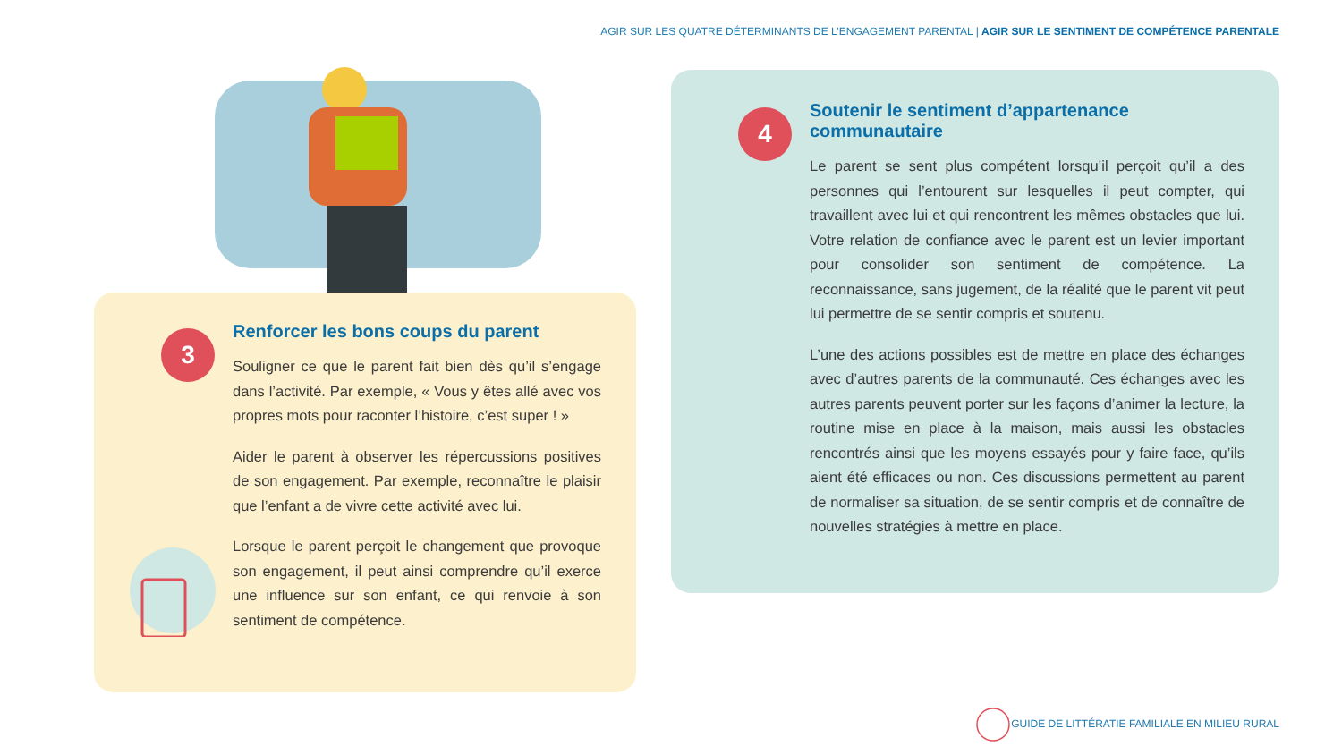AGIR SUR LES QUATRE DÉTERMINANTS DE L’ENGAGEMENT PARENTAL | AGIR SUR LE SENTIMENT DE COMPÉTENCE PARENTALE
3
Renforcer les bons coups du parent
Souligner ce que le parent fait bien dès qu’il s’engage dans l’activité. Par exemple, « Vous y êtes allé avec vos propres mots pour raconter l’histoire, c’est super ! »
Aider le parent à observer les répercussions positives de son engagement. Par exemple, reconnaître le plaisir que l’enfant a de vivre cette activité avec lui.
Lorsque le parent perçoit le changement que provoque son engagement, il peut ainsi comprendre qu’il exerce une influence sur son enfant, ce qui renvoie à son sentiment de compétence.
4
Soutenir le sentiment d’appartenance communautaire
Le parent se sent plus compétent lorsqu’il perçoit qu’il a des personnes qui l’entourent sur lesquelles il peut compter, qui travaillent avec lui et qui rencontrent les mêmes obstacles que lui. Votre relation de confiance avec le parent est un levier important pour consolider son sentiment de compétence. La reconnaissance, sans jugement, de la réalité que le parent vit peut lui permettre de se sentir compris et soutenu.
L’une des actions possibles est de mettre en place des échanges avec d’autres parents de la communauté. Ces échanges avec les autres parents peuvent porter sur les façons d’animer la lecture, la routine mise en place à la maison, mais aussi les obstacles rencontrés ainsi que les moyens essayés pour y faire face, qu’ils aient été efficaces ou non. Ces discussions permettent au parent de normaliser sa situation, de se sentir compris et de connaître de nouvelles stratégies à mettre en place.
GUIDE DE LITTÉRATIE FAMILIALE EN MILIEU RURAL